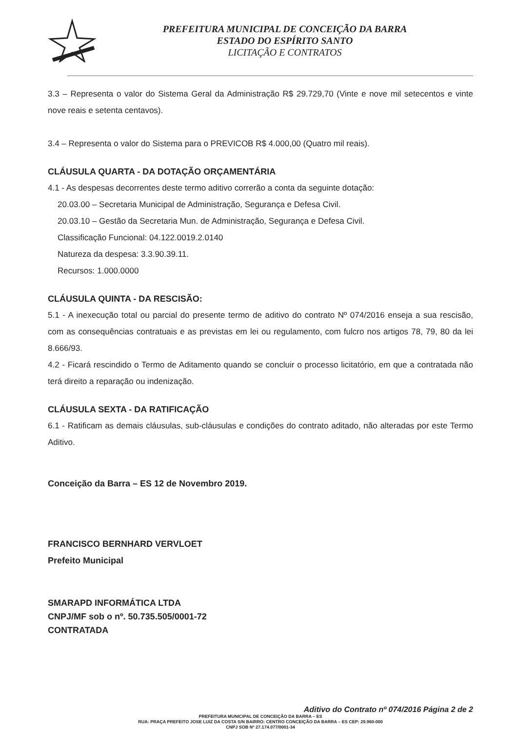PREFEITURA MUNICIPAL DE CONCEIÇÃO DA BARRA
ESTADO DO ESPÍRITO SANTO
LICITAÇÃO E CONTRATOS
3.3 – Representa o valor do Sistema Geral da Administração R$ 29.729,70 (Vinte e nove mil setecentos e vinte nove reais e setenta centavos).
3.4 – Representa o valor do Sistema para o PREVICOB R$ 4.000,00 (Quatro mil reais).
CLÁUSULA QUARTA - DA DOTAÇÃO ORÇAMENTÁRIA
4.1 - As despesas decorrentes deste termo aditivo correrão a conta da seguinte dotação:
20.03.00 – Secretaria Municipal de Administração, Segurança e Defesa Civil.
20.03.10 – Gestão da Secretaria Mun. de Administração, Segurança e Defesa Civil.
Classificação Funcional: 04.122.0019.2.0140
Natureza da despesa: 3.3.90.39.11.
Recursos: 1.000.0000
CLÁUSULA QUINTA - DA RESCISÃO:
5.1 - A inexecução total ou parcial do presente termo de aditivo do contrato Nº 074/2016 enseja a sua rescisão, com as consequências contratuais e as previstas em lei ou regulamento, com fulcro nos artigos 78, 79, 80 da lei 8.666/93.
4.2 - Ficará rescindido o Termo de Aditamento quando se concluir o processo licitatório, em que a contratada não terá direito a reparação ou indenização.
CLÁUSULA SEXTA - DA RATIFICAÇÃO
6.1 - Ratificam as demais cláusulas, sub-cláusulas e condições do contrato aditado, não alteradas por este Termo Aditivo.
Conceição da Barra – ES 12 de Novembro 2019.
FRANCISCO BERNHARD VERVLOET
Prefeito Municipal
SMARAPD INFORMÁTICA LTDA
CNPJ/MF sob o nº. 50.735.505/0001-72
CONTRATADA
Aditivo do Contrato nº 074/2016 Página 2 de 2
PREFEITURA MUNICIPAL DE CONCEIÇÃO DA BARRA – ES
RUA: PRAÇA PREFEITO JOSE LUIZ DA COSTA S/N BAIRRO: CENTRO CONCEIÇÃO DA BARRA – ES CEP: 29.960-000
CNPJ SOB Nº 27.174.077/0001-34